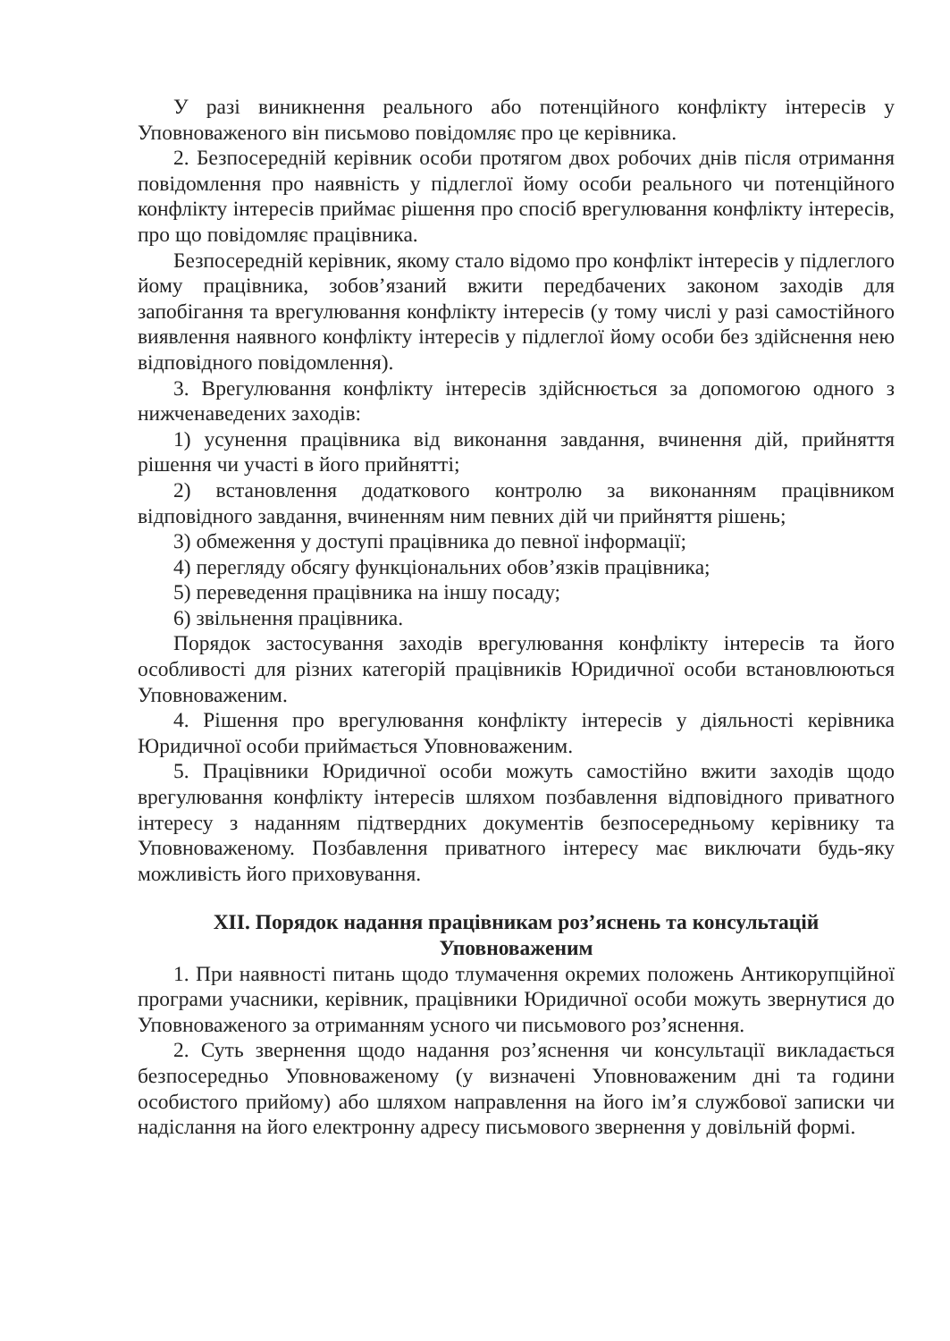У разі виникнення реального або потенційного конфлікту інтересів у Уповноваженого він письмово повідомляє про це керівника.
2. Безпосередній керівник особи протягом двох робочих днів після отримання повідомлення про наявність у підлеглої йому особи реального чи потенційного конфлікту інтересів приймає рішення про спосіб врегулювання конфлікту інтересів, про що повідомляє працівника.
Безпосередній керівник, якому стало відомо про конфлікт інтересів у підлеглого йому працівника, зобов’язаний вжити передбачених законом заходів для запобігання та врегулювання конфлікту інтересів (у тому числі у разі самостійного виявлення наявного конфлікту інтересів у підлеглої йому особи без здійснення нею відповідного повідомлення).
3. Врегулювання конфлікту інтересів здійснюється за допомогою одного з нижченаведених заходів:
1) усунення працівника від виконання завдання, вчинення дій, прийняття рішення чи участі в його прийнятті;
2) встановлення додаткового контролю за виконанням працівником відповідного завдання, вчиненням ним певних дій чи прийняття рішень;
3) обмеження у доступі працівника до певної інформації;
4) перегляду обсягу функціональних обов’язків працівника;
5) переведення працівника на іншу посаду;
6) звільнення працівника.
Порядок застосування заходів врегулювання конфлікту інтересів та його особливості для різних категорій працівників Юридичної особи встановлюються Уповноваженим.
4. Рішення про врегулювання конфлікту інтересів у діяльності керівника Юридичної особи приймається Уповноваженим.
5. Працівники Юридичної особи можуть самостійно вжити заходів щодо врегулювання конфлікту інтересів шляхом позбавлення відповідного приватного інтересу з наданням підтвердних документів безпосередньому керівнику та Уповноваженому. Позбавлення приватного інтересу має виключати будь-яку можливість його приховування.
XII. Порядок надання працівникам роз’яснень та консультацій
Уповноваженим
1. При наявності питань щодо тлумачення окремих положень Антикорупційної програми учасники, керівник, працівники Юридичної особи можуть звернутися до Уповноваженого за отриманням усного чи письмового роз’яснення.
2. Суть звернення щодо надання роз’яснення чи консультації викладається безпосередньо Уповноваженому (у визначені Уповноваженим дні та години особистого прийому) або шляхом направлення на його ім’я службової записки чи надіслання на його електронну адресу письмового звернення у довільній формі.